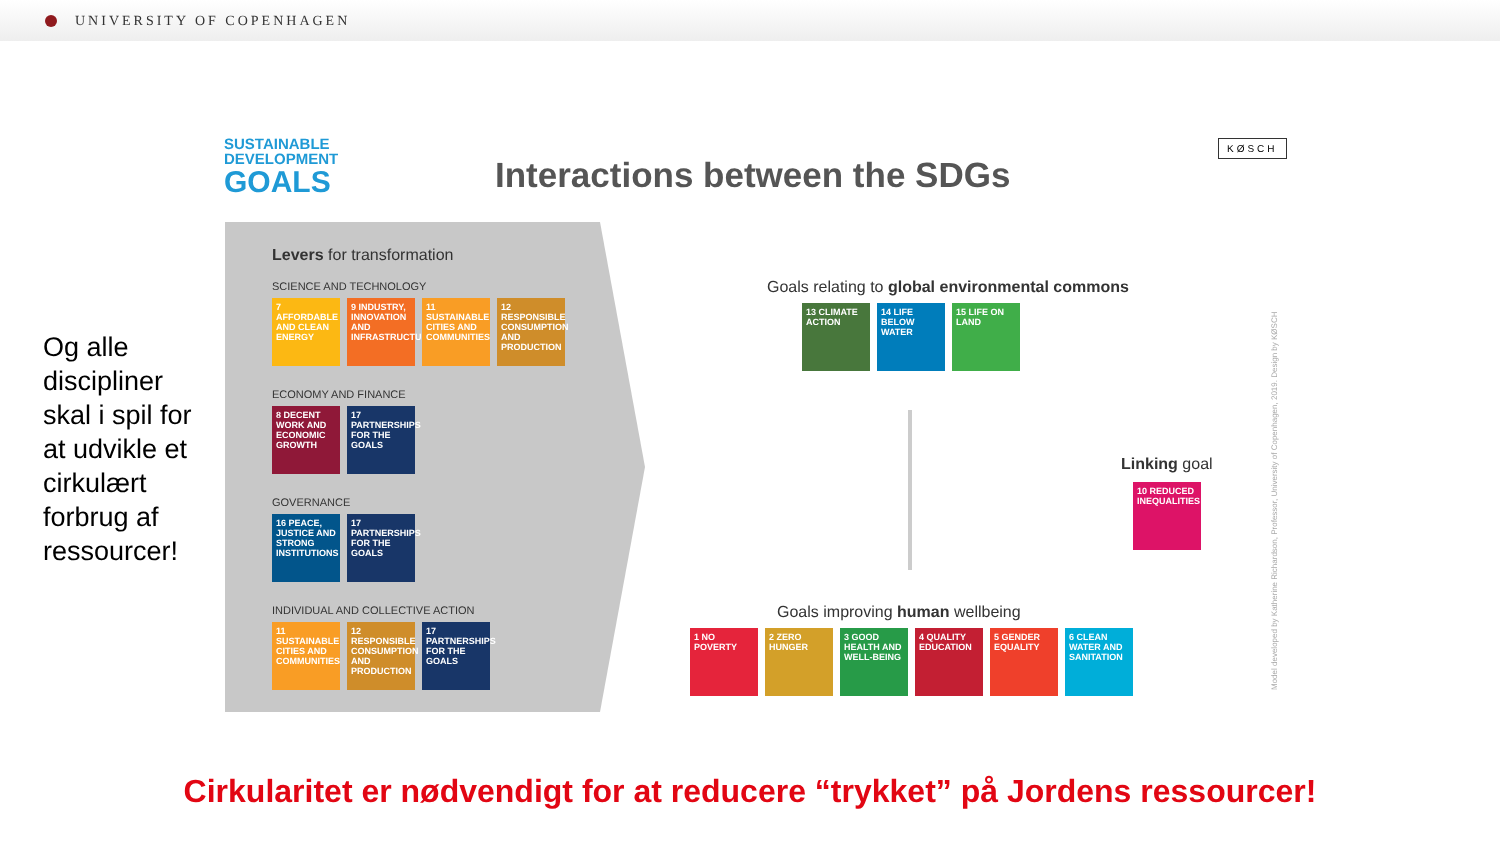UNIVERSITY OF COPENHAGEN
Og alle discipliner skal i spil for at udvikle et cirkulært forbrug af ressourcer!
SUSTAINABLE
DEVELOPMENT
GOALS
Interactions between the SDGs
KØSCH
Levers for transformation
SCIENCE AND TECHNOLOGY
7 AFFORDABLE AND CLEAN ENERGY
9 INDUSTRY, INNOVATION AND INFRASTRUCTURE
11 SUSTAINABLE CITIES AND COMMUNITIES
12 RESPONSIBLE CONSUMPTION AND PRODUCTION
ECONOMY AND FINANCE
8 DECENT WORK AND ECONOMIC GROWTH
17 PARTNERSHIPS FOR THE GOALS
GOVERNANCE
16 PEACE, JUSTICE AND STRONG INSTITUTIONS
17 PARTNERSHIPS FOR THE GOALS
INDIVIDUAL AND COLLECTIVE ACTION
11 SUSTAINABLE CITIES AND COMMUNITIES
12 RESPONSIBLE CONSUMPTION AND PRODUCTION
17 PARTNERSHIPS FOR THE GOALS
Goals relating to global environmental commons
13 CLIMATE ACTION
14 LIFE BELOW WATER
15 LIFE ON LAND
Linking goal
10 REDUCED INEQUALITIES
Goals improving human wellbeing
1 NO POVERTY 2 ZERO HUNGER
3 GOOD HEALTH AND WELL-BEING
4 QUALITY EDUCATION
5 GENDER EQUALITY
6 CLEAN WATER AND SANITATION
Model developed by Katherine Richardson, Professor, University of Copenhagen, 2019. Design by KØSCH
Cirkularitet er nødvendigt for at reducere “trykket” på Jordens ressourcer!